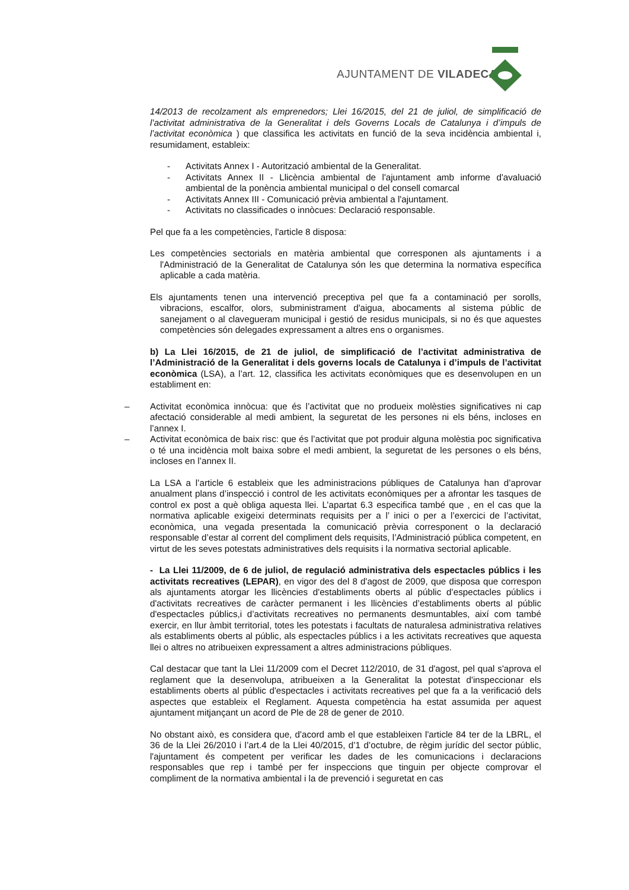AJUNTAMENT DE VILADECANS
14/2013 de recolzament als emprenedors; Llei 16/2015, del 21 de juliol, de simplificació de l’activitat administrativa de la Generalitat i dels Governs Locals de Catalunya i d’impuls de l’activitat econòmica ) que classifica les activitats en funció de la seva incidència ambiental i, resumidament, estableix:
- Activitats Annex I - Autorització ambiental de la Generalitat.
- Activitats Annex II - Llicència ambiental de l'ajuntament amb informe d'avaluació ambiental de la ponència ambiental municipal o del consell comarcal
- Activitats Annex III - Comunicació prèvia ambiental a l'ajuntament.
- Activitats no classificades o innòcues: Declaració responsable.
Pel que fa a les competències, l'article 8 disposa:
Les competències sectorials en matèria ambiental que corresponen als ajuntaments i a l'Administració de la Generalitat de Catalunya són les que determina la normativa específica aplicable a cada matèria.
Els ajuntaments tenen una intervenció preceptiva pel que fa a contaminació per sorolls, vibracions, escalfor, olors, subministrament d'aigua, abocaments al sistema públic de sanejament o al clavegueram municipal i gestió de residus municipals, si no és que aquestes competències són delegades expressament a altres ens o organismes.
b) La Llei 16/2015, de 21 de juliol, de simplificació de l’activitat administrativa de l’Administració de la Generalitat i dels governs locals de Catalunya i d’impuls de l’activitat econòmica (LSA), a l’art. 12, classifica les activitats econòmiques que es desenvolupen en un establiment en:
– Activitat econòmica innòcua: que és l’activitat que no produeix molèsties significatives ni cap afectació considerable al medi ambient, la seguretat de les persones ni els béns, incloses en l’annex I.
– Activitat econòmica de baix risc: que és l’activitat que pot produir alguna molèstia poc significativa o té una incidència molt baixa sobre el medi ambient, la seguretat de les persones o els béns, incloses en l’annex II.
La LSA a l’article 6 estableix que les administracions públiques de Catalunya han d’aprovar anualment plans d’inspecció i control de les activitats econòmiques per a afrontar les tasques de control ex post a què obliga aquesta llei. L’apartat 6.3 especifica també que , en el cas que la normativa aplicable exigeixi determinats requisits per a l’ inici o per a l’exercici de l’activitat, econòmica, una vegada presentada la comunicació prèvia corresponent o la declaració responsable d’estar al corrent del compliment dels requisits, l’Administració pública competent, en virtut de les seves potestats administratives dels requisits i la normativa sectorial aplicable.
- La Llei 11/2009, de 6 de juliol, de regulació administrativa dels espectacles públics i les activitats recreatives (LEPAR), en vigor des del 8 d'agost de 2009, que disposa que correspon als ajuntaments atorgar les llicències d'establiments oberts al públic d’espectacles públics i d'activitats recreatives de caràcter permanent i les llicències d’establiments oberts al públic d'espectacles públics,i d’activitats recreatives no permanents desmuntables, així com també exercir, en llur àmbit territorial, totes les potestats i facultats de naturalesa administrativa relatives als establiments oberts al públic, als espectacles públics i a les activitats recreatives que aquesta llei o altres no atribueixen expressament a altres administracions públiques.
Cal destacar que tant la Llei 11/2009 com el Decret 112/2010, de 31 d'agost, pel qual s'aprova el reglament que la desenvolupa, atribueixen a la Generalitat la potestat d'inspeccionar els establiments oberts al públic d'espectacles i activitats recreatives pel que fa a la verificació dels aspectes que estableix el Reglament. Aquesta competència ha estat assumida per aquest ajuntament mitjançant un acord de Ple de 28 de gener de 2010.
No obstant això, es considera que, d'acord amb el que estableixen l'article 84 ter de la LBRL, el 36 de la Llei 26/2010 i l’art.4 de la Llei 40/2015, d’1 d’octubre, de règim jurídic del sector públic, l'ajuntament és competent per verificar les dades de les comunicacions i declaracions responsables que rep i també per fer inspeccions que tinguin per objecte comprovar el compliment de la normativa ambiental i la de prevenció i seguretat en cas